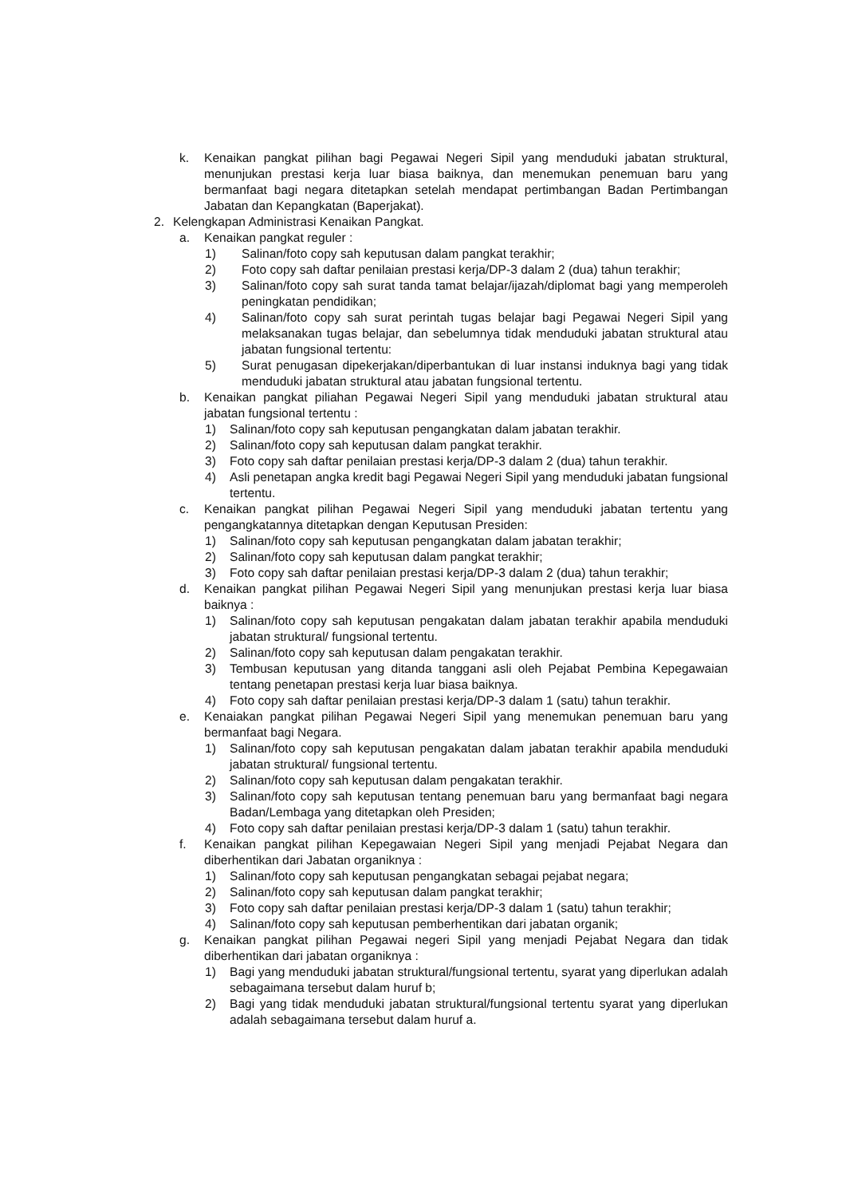k. Kenaikan pangkat pilihan bagi Pegawai Negeri Sipil yang menduduki jabatan struktural, menunjukan prestasi kerja luar biasa baiknya, dan menemukan penemuan baru yang bermanfaat bagi negara ditetapkan setelah mendapat pertimbangan Badan Pertimbangan Jabatan dan Kepangkatan (Baperjakat).
2. Kelengkapan Administrasi Kenaikan Pangkat.
a. Kenaikan pangkat reguler :
1) Salinan/foto copy sah keputusan dalam pangkat terakhir;
2) Foto copy sah daftar penilaian prestasi kerja/DP-3 dalam 2 (dua) tahun terakhir;
3) Salinan/foto copy sah surat tanda tamat belajar/ijazah/diplomat bagi yang memperoleh peningkatan pendidikan;
4) Salinan/foto copy sah surat perintah tugas belajar bagi Pegawai Negeri Sipil yang melaksanakan tugas belajar, dan sebelumnya tidak menduduki jabatan struktural atau jabatan fungsional tertentu:
5) Surat penugasan dipekerjakan/diperbantukan di luar instansi induknya bagi yang tidak menduduki jabatan struktural atau jabatan fungsional tertentu.
b. Kenaikan pangkat piliahan Pegawai Negeri Sipil yang menduduki jabatan struktural atau jabatan fungsional tertentu :
1) Salinan/foto copy sah keputusan pengangkatan dalam jabatan terakhir.
2) Salinan/foto copy sah keputusan dalam pangkat terakhir.
3) Foto copy sah daftar penilaian prestasi kerja/DP-3 dalam 2 (dua) tahun terakhir.
4) Asli penetapan angka kredit bagi Pegawai Negeri Sipil yang menduduki jabatan fungsional tertentu.
c. Kenaikan pangkat pilihan Pegawai Negeri Sipil yang menduduki jabatan tertentu yang pengangkatannya ditetapkan dengan Keputusan Presiden:
1) Salinan/foto copy sah keputusan pengangkatan dalam jabatan terakhir;
2) Salinan/foto copy sah keputusan dalam pangkat terakhir;
3) Foto copy sah daftar penilaian prestasi kerja/DP-3 dalam 2 (dua) tahun terakhir;
d. Kenaikan pangkat pilihan Pegawai Negeri Sipil yang menunjukan prestasi kerja luar biasa baiknya :
1) Salinan/foto copy sah keputusan pengakatan dalam jabatan terakhir apabila menduduki jabatan struktural/ fungsional tertentu.
2) Salinan/foto copy sah keputusan dalam pengakatan terakhir.
3) Tembusan keputusan yang ditanda tanggani asli oleh Pejabat Pembina Kepegawaian tentang penetapan prestasi kerja luar biasa baiknya.
4) Foto copy sah daftar penilaian prestasi kerja/DP-3 dalam 1 (satu) tahun terakhir.
e. Kenaiakan pangkat pilihan Pegawai Negeri Sipil yang menemukan penemuan baru yang bermanfaat bagi Negara.
1) Salinan/foto copy sah keputusan pengakatan dalam jabatan terakhir apabila menduduki jabatan struktural/ fungsional tertentu.
2) Salinan/foto copy sah keputusan dalam pengakatan terakhir.
3) Salinan/foto copy sah keputusan tentang penemuan baru yang bermanfaat bagi negara Badan/Lembaga yang ditetapkan oleh Presiden;
4) Foto copy sah daftar penilaian prestasi kerja/DP-3 dalam 1 (satu) tahun terakhir.
f. Kenaikan pangkat pilihan Kepegawaian Negeri Sipil yang menjadi Pejabat Negara dan diberhentikan dari Jabatan organiknya :
1) Salinan/foto copy sah keputusan pengangkatan sebagai pejabat negara;
2) Salinan/foto copy sah keputusan dalam pangkat terakhir;
3) Foto copy sah daftar penilaian prestasi kerja/DP-3 dalam 1 (satu) tahun terakhir;
4) Salinan/foto copy sah keputusan pemberhentikan dari jabatan organik;
g. Kenaikan pangkat pilihan Pegawai negeri Sipil yang menjadi Pejabat Negara dan tidak diberhentikan dari jabatan organiknya :
1) Bagi yang menduduki jabatan struktural/fungsional tertentu, syarat yang diperlukan adalah sebagaimana tersebut dalam huruf b;
2) Bagi yang tidak menduduki jabatan struktural/fungsional tertentu syarat yang diperlukan adalah sebagaimana tersebut dalam huruf a.